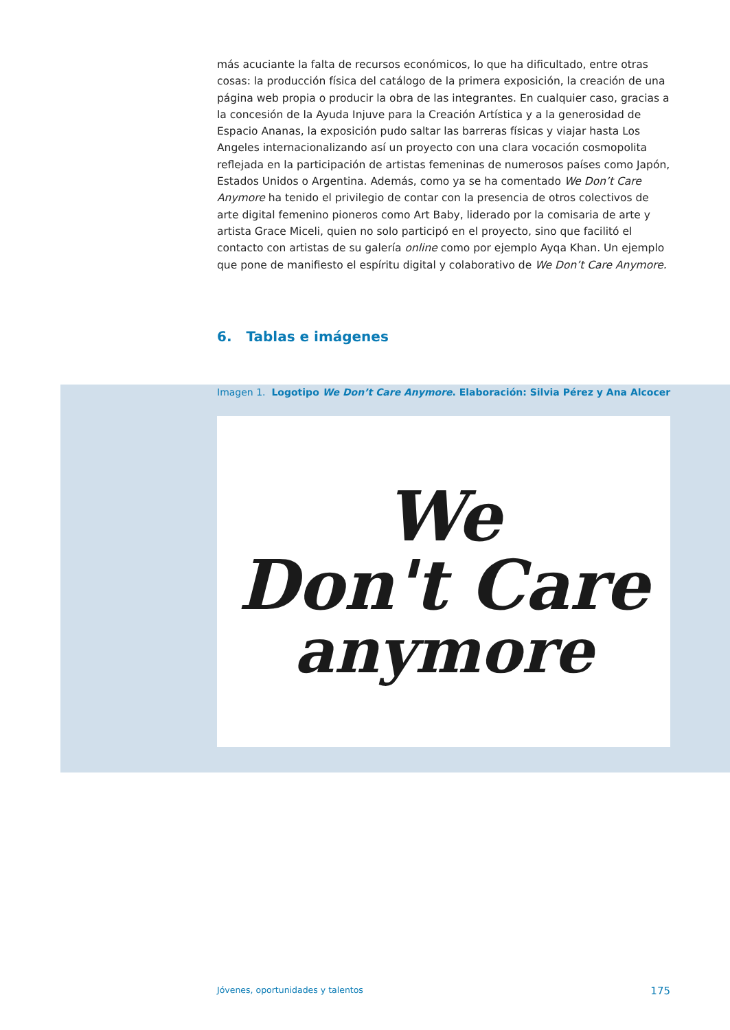más acuciante la falta de recursos económicos, lo que ha dificultado, entre otras cosas: la producción física del catálogo de la primera exposición, la creación de una página web propia o producir la obra de las integrantes. En cualquier caso, gracias a la concesión de la Ayuda Injuve para la Creación Artística y a la generosidad de Espacio Ananas, la exposición pudo saltar las barreras físicas y viajar hasta Los Angeles internacionalizando así un proyecto con una clara vocación cosmopolita reflejada en la participación de artistas femeninas de numerosos países como Japón, Estados Unidos o Argentina. Además, como ya se ha comentado We Don’t Care Anymore ha tenido el privilegio de contar con la presencia de otros colectivos de arte digital femenino pioneros como Art Baby, liderado por la comisaria de arte y artista Grace Miceli, quien no solo participó en el proyecto, sino que facilitó el contacto con artistas de su galería online como por ejemplo Ayqa Khan. Un ejemplo que pone de manifiesto el espíritu digital y colaborativo de We Don’t Care Anymore.
6. Tablas e imágenes
Imagen 1. Logotipo We Don’t Care Anymore. Elaboración: Silvia Pérez y Ana Alcocer
We
Don't Care
anymore
Jóvenes, oportunidades y talentos 175